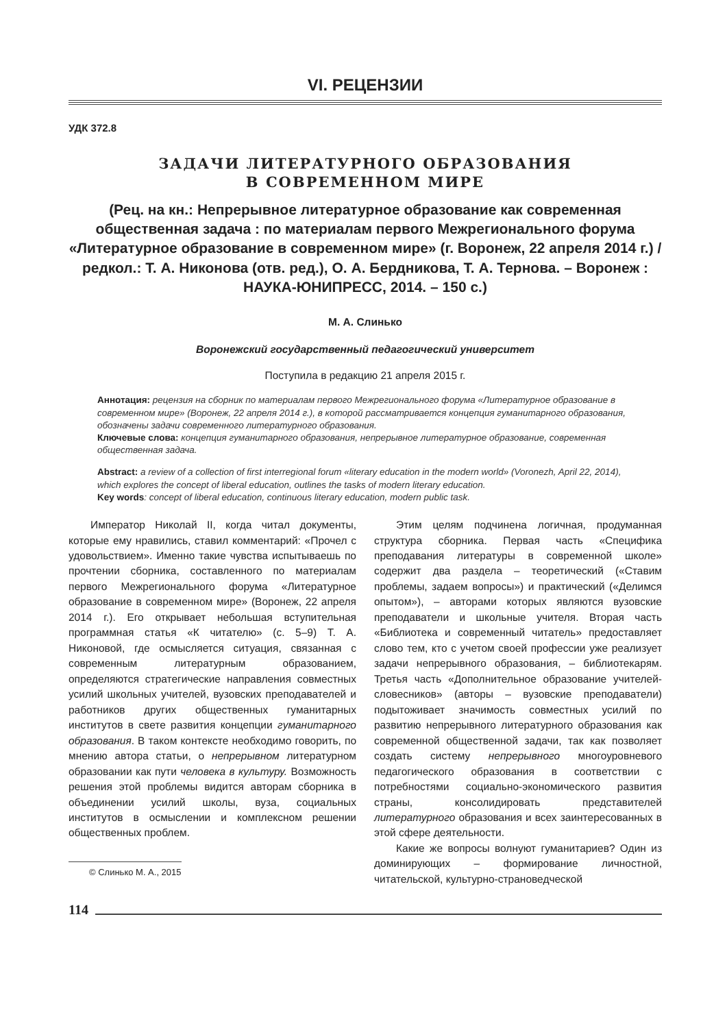VI. РЕЦЕНЗИИ
УДК 372.8
ЗАДАЧИ ЛИТЕРАТУРНОГО ОБРАЗОВАНИЯ
В СОВРЕМЕННОМ МИРЕ
(Рец. на кн.: Непрерывное литературное образование как современная общественная задача : по материалам первого Межрегионального форума «Литературное образование в современном мире» (г. Воронеж, 22 апреля 2014 г.) / редкол.: Т. А. Никонова (отв. ред.), О. А. Бердникова, Т. А. Тернова. – Воронеж : НАУКА-ЮНИПРЕСС, 2014. – 150 с.)
М. А. Слинько
Воронежский государственный педагогический университет
Поступила в редакцию 21 апреля 2015 г.
Аннотация: рецензия на сборник по материалам первого Межрегионального форума «Литературное образование в современном мире» (Воронеж, 22 апреля 2014 г.), в которой рассматривается концепция гуманитарного образования, обозначены задачи современного литературного образования.
Ключевые слова: концепция гуманитарного образования, непрерывное литературное образование, современная общественная задача.
Abstract: a review of a collection of first interregional forum «literary education in the modern world» (Voronezh, April 22, 2014), which explores the concept of liberal education, outlines the tasks of modern literary education.
Key words: concept of liberal education, continuous literary education, modern public task.
Император Николай II, когда читал документы, которые ему нравились, ставил комментарий: «Прочел с удовольствием». Именно такие чувства испытываешь по прочтении сборника, составленного по материалам первого Межрегионального форума «Литературное образование в современном мире» (Воронеж, 22 апреля 2014 г.). Его открывает небольшая вступительная программная статья «К читателю» (с. 5–9) Т. А. Никоновой, где осмысляется ситуация, связанная с современным литературным образованием, определяются стратегические направления совместных усилий школьных учителей, вузовских преподавателей и работников других общественных гуманитарных институтов в свете развития концепции гуманитарного образования. В таком контексте необходимо говорить, по мнению автора статьи, о непрерывном литературном образовании как пути человека в культуру. Возможность решения этой проблемы видится авторам сборника в объединении усилий школы, вуза, социальных институтов в осмыслении и комплексном решении общественных проблем.
© Слинько М. А., 2015
Этим целям подчинена логичная, продуманная структура сборника. Первая часть «Специфика преподавания литературы в современной школе» содержит два раздела – теоретический («Ставим проблемы, задаем вопросы») и практический («Делимся опытом»), – авторами которых являются вузовские преподаватели и школьные учителя. Вторая часть «Библиотека и современный читатель» предоставляет слово тем, кто с учетом своей профессии уже реализует задачи непрерывного образования, – библиотекарям. Третья часть «Дополнительное образование учителей-словесников» (авторы – вузовские преподаватели) подытоживает значимость совместных усилий по развитию непрерывного литературного образования как современной общественной задачи, так как позволяет создать систему непрерывного многоуровневого педагогического образования в соответствии с потребностями социально-экономического развития страны, консолидировать представителей литературного образования и всех заинтересованных в этой сфере деятельности.
Какие же вопросы волнуют гуманитариев? Один из доминирующих – формирование личностной, читательской, культурно-страноведческой
114